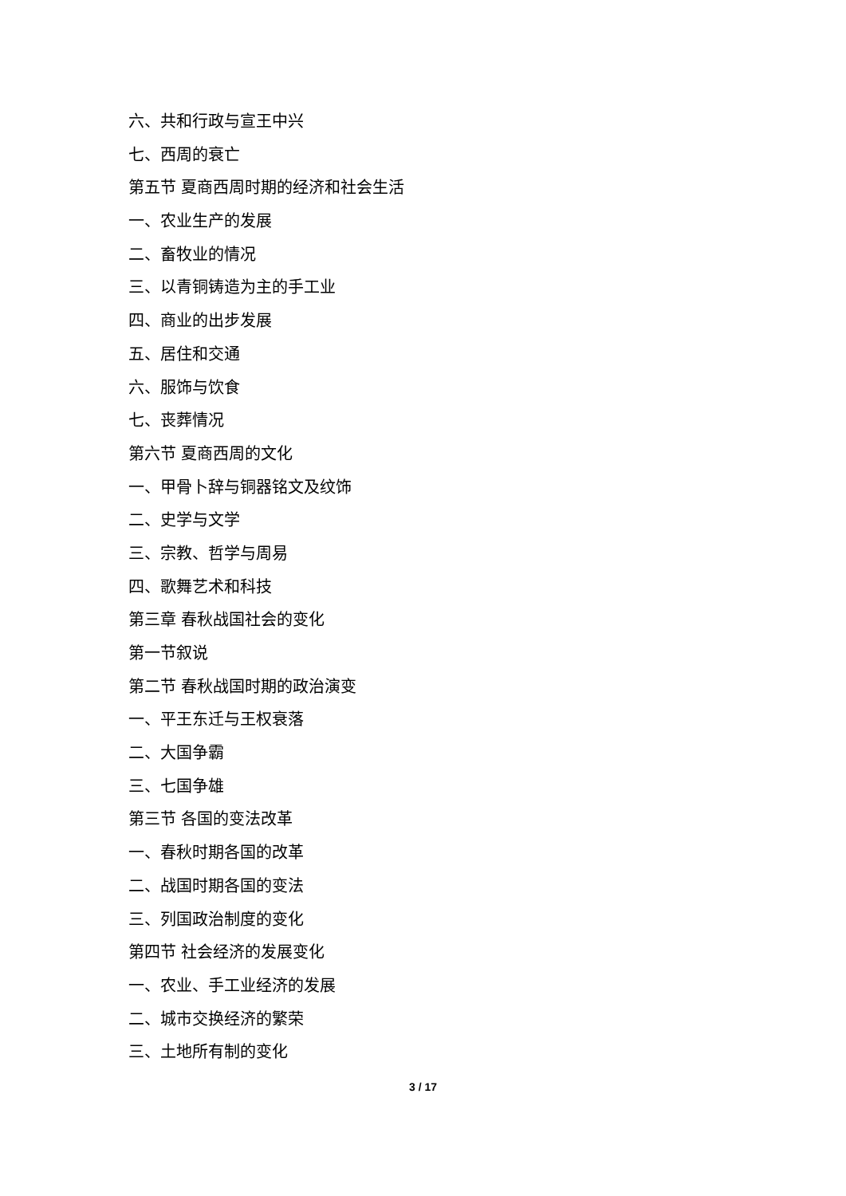六、共和行政与宣王中兴
七、西周的衰亡
第五节 夏商西周时期的经济和社会生活
一、农业生产的发展
二、畜牧业的情况
三、以青铜铸造为主的手工业
四、商业的出步发展
五、居住和交通
六、服饰与饮食
七、丧葬情况
第六节 夏商西周的文化
一、甲骨卜辞与铜器铭文及纹饰
二、史学与文学
三、宗教、哲学与周易
四、歌舞艺术和科技
第三章 春秋战国社会的变化
第一节叙说
第二节 春秋战国时期的政治演变
一、平王东迁与王权衰落
二、大国争霸
三、七国争雄
第三节 各国的变法改革
一、春秋时期各国的改革
二、战国时期各国的变法
三、列国政治制度的变化
第四节 社会经济的发展变化
一、农业、手工业经济的发展
二、城市交换经济的繁荣
三、土地所有制的变化
3 / 17